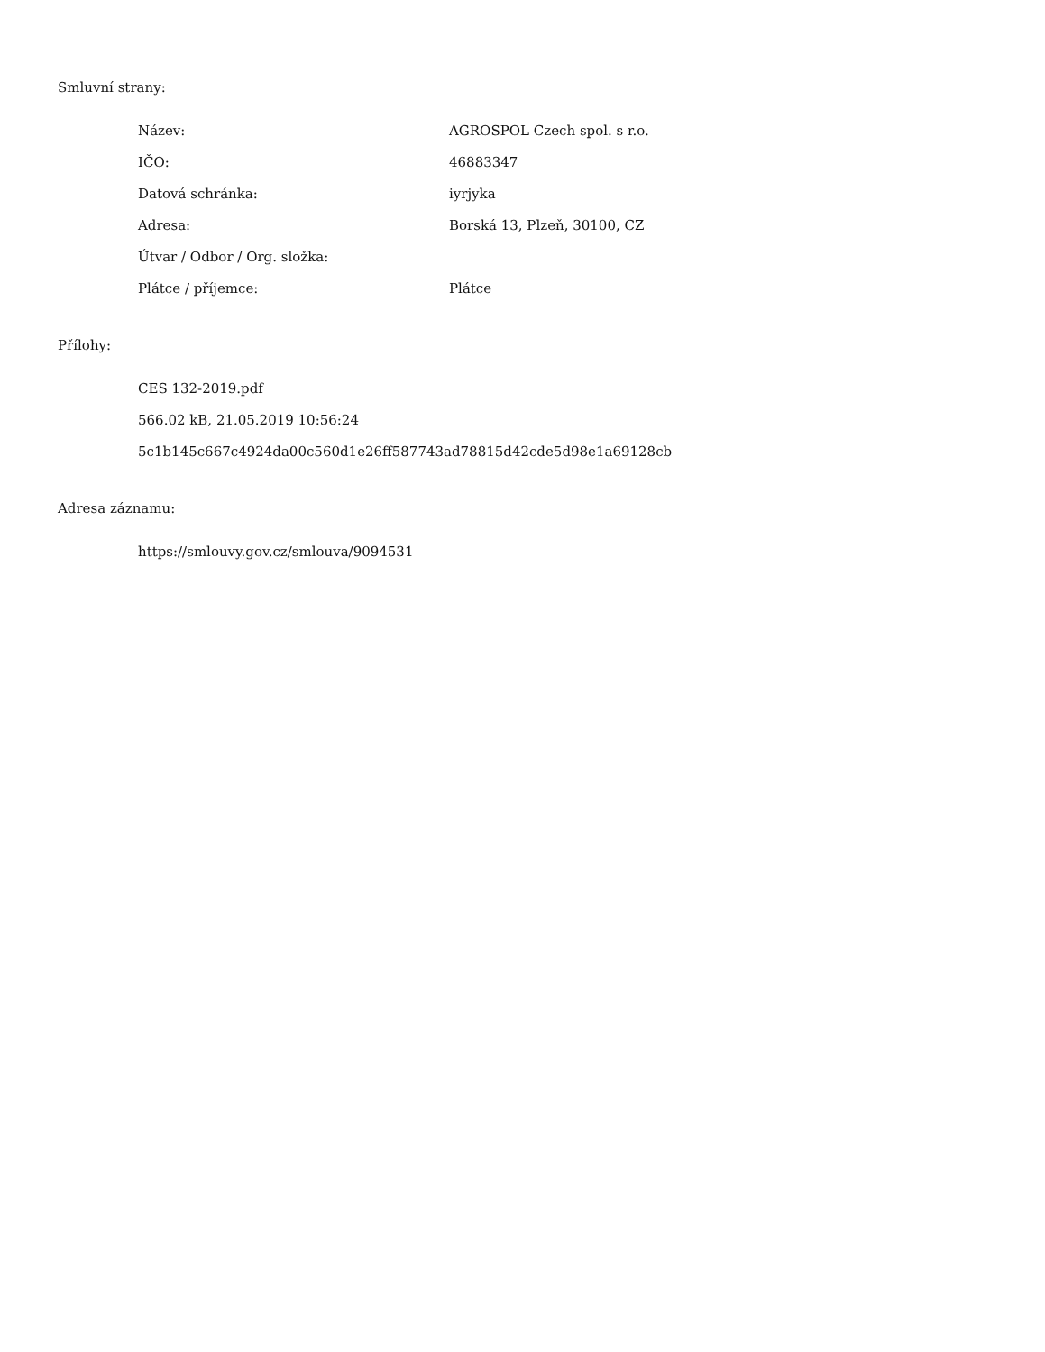Smluvní strany:
| Název: | AGROSPOL Czech spol. s r.o. |
| IČO: | 46883347 |
| Datová schránka: | iyrjyka |
| Adresa: | Borská 13, Plzeň, 30100, CZ |
| Útvar / Odbor / Org. složka: | |
| Plátce / příjemce: | Plátce |
Přílohy:
CES 132-2019.pdf
566.02 kB, 21.05.2019 10:56:24
5c1b145c667c4924da00c560d1e26ff587743ad78815d42cde5d98e1a69128cb
Adresa záznamu:
https://smlouvy.gov.cz/smlouva/9094531